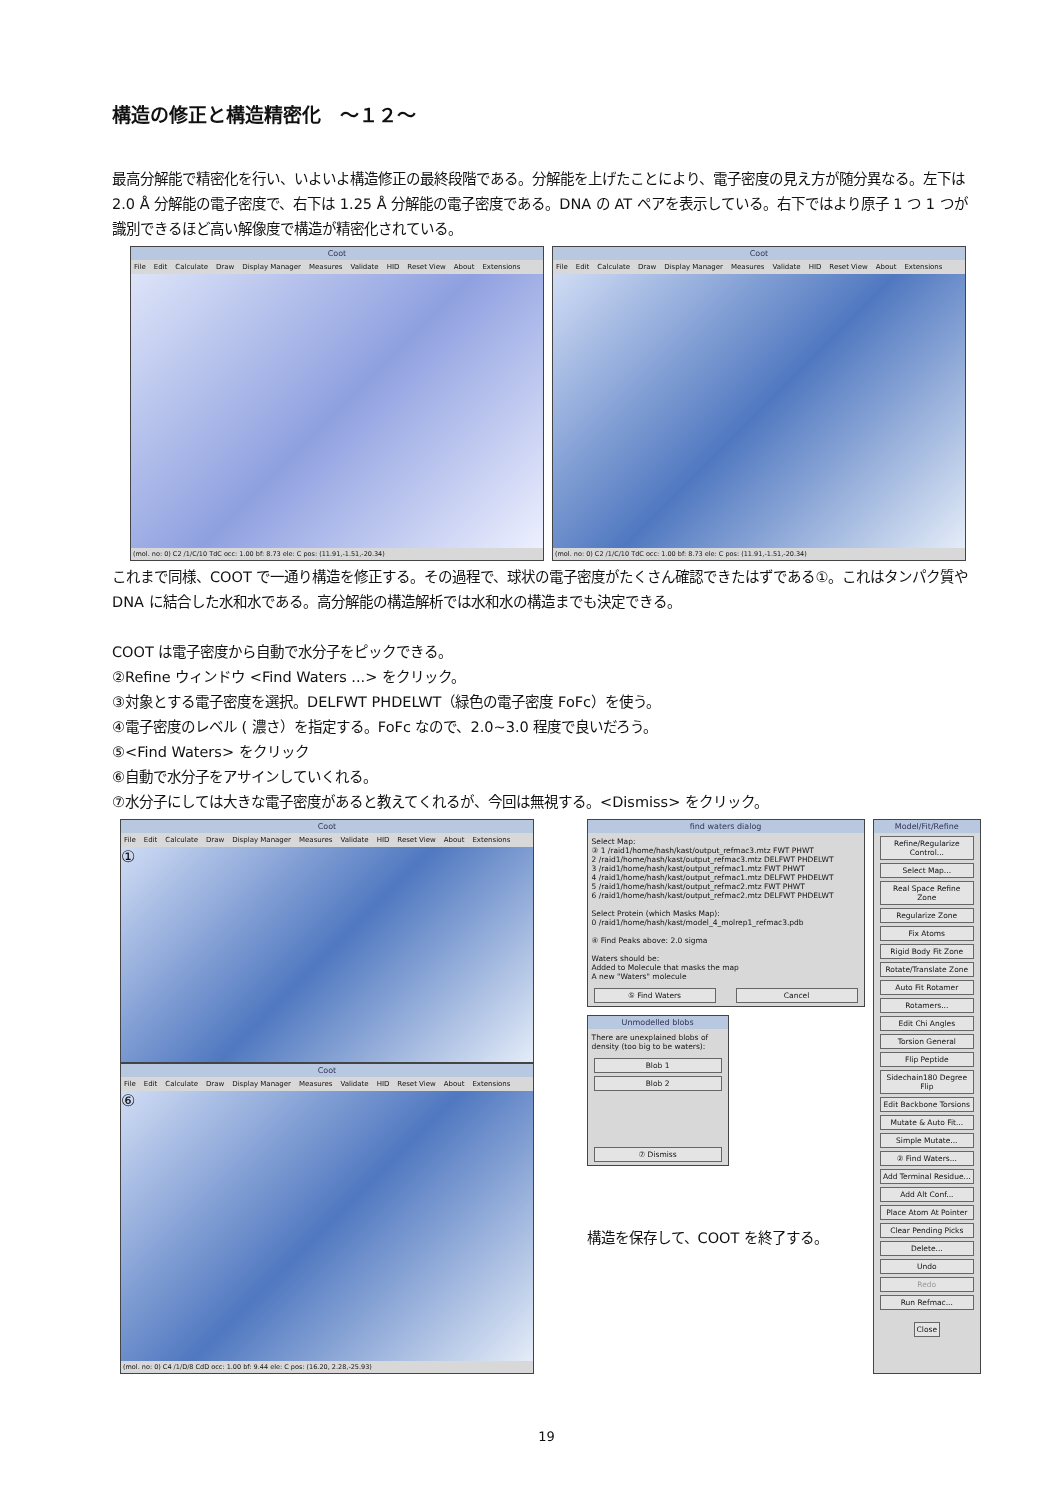構造の修正と構造精密化　～１２～
最高分解能で精密化を行い、いよいよ構造修正の最終段階である。分解能を上げたことにより、電子密度の見え方が随分異なる。左下は 2.0 Å 分解能の電子密度で、右下は 1.25 Å 分解能の電子密度である。DNA の AT ペアを表示している。右下ではより原子 1 つ 1 つが識別できるほど高い解像度で構造が精密化されている。
Coot
File Edit Calculate Draw Display Manager Measures Validate HID Reset View About Extensions
(mol. no: 0) C2 /1/C/10 TdC occ: 1.00 bf: 8.73 ele: C pos: (11.91,-1.51,-20.34)
Coot
File Edit Calculate Draw Display Manager Measures Validate HID Reset View About Extensions
(mol. no: 0) C2 /1/C/10 TdC occ: 1.00 bf: 8.73 ele: C pos: (11.91,-1.51,-20.34)
これまで同様、COOT で一通り構造を修正する。その過程で、球状の電子密度がたくさん確認できたはずである①。これはタンパク質や DNA に結合した水和水である。高分解能の構造解析では水和水の構造までも決定できる。
COOT は電子密度から自動で水分子をピックできる。
②Refine ウィンドウ <Find Waters ...> をクリック。
③対象とする電子密度を選択。DELFWT PHDELWT（緑色の電子密度 FoFc）を使う。
④電子密度のレベル ( 濃さ）を指定する。FoFc なので、2.0~3.0 程度で良いだろう。
⑤<Find Waters> をクリック
⑥自動で水分子をアサインしていくれる。
⑦水分子にしては大きな電子密度があると教えてくれるが、今回は無視する。<Dismiss> をクリック。
Coot
File Edit Calculate Draw Display Manager Measures Validate HID Reset View About Extensions
①
Coot
File Edit Calculate Draw Display Manager Measures Validate HID Reset View About Extensions
⑥
(mol. no: 0) C4 /1/D/8 CdD occ: 1.00 bf: 9.44 ele: C pos: (16.20, 2.28,-25.93)
find waters dialog
Select Map:
③ 1 /raid1/home/hash/kast/output_refmac3.mtz FWT PHWT
2 /raid1/home/hash/kast/output_refmac3.mtz DELFWT PHDELWT
3 /raid1/home/hash/kast/output_refmac1.mtz FWT PHWT
4 /raid1/home/hash/kast/output_refmac1.mtz DELFWT PHDELWT
5 /raid1/home/hash/kast/output_refmac2.mtz FWT PHWT
6 /raid1/home/hash/kast/output_refmac2.mtz DELFWT PHDELWT
Select Protein (which Masks Map):
0 /raid1/home/hash/kast/model_4_molrep1_refmac3.pdb
④ Find Peaks above: 2.0 sigma
Waters should be:
Added to Molecule that masks the map
A new "Waters" molecule
⑤ Find Waters Cancel
Unmodelled blobs
There are unexplained blobs of density (too big to be waters):
Blob 1
Blob 2
⑦ Dismiss
構造を保存して、COOT を終了する。
Model/Fit/Refine
Refine/Regularize Control...
Select Map...
Real Space Refine Zone
Regularize Zone
Fix Atoms
Rigid Body Fit Zone
Rotate/Translate Zone
Auto Fit Rotamer
Rotamers...
Edit Chi Angles
Torsion General
Flip Peptide
Sidechain180 Degree Flip
Edit Backbone Torsions
Mutate & Auto Fit...
Simple Mutate...
② Find Waters...
Add Terminal Residue...
Add Alt Conf...
Place Atom At Pointer
Clear Pending Picks
Delete...
Undo
Redo
Run Refmac...
Close
19